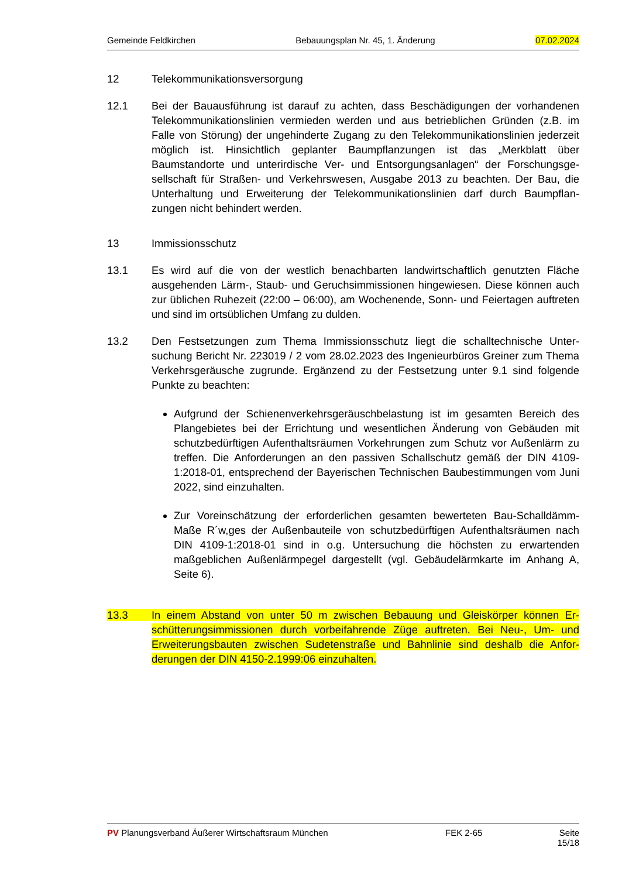Gemeinde Feldkirchen Bebauungsplan Nr. 45, 1. Änderung 07.02.2024
12 Telekommunikationsversorgung
12.1 Bei der Bauausführung ist darauf zu achten, dass Beschädigungen der vorhandenen Telekommunikationslinien vermieden werden und aus betrieblichen Gründen (z.B. im Falle von Störung) der ungehinderte Zugang zu den Telekommunikationslinien jeder­zeit möglich ist. Hinsichtlich geplanter Baumpflanzungen ist das „Merkblatt über Baumstandorte und unterirdische Ver- und Entsorgungsanlagen“ der Forschungsge­sellschaft für Straßen- und Verkehrswesen, Ausgabe 2013 zu beachten. Der Bau, die Unterhaltung und Erweiterung der Telekommunikationslinien darf durch Baumpflan­zungen nicht behindert werden.
13 Immissionsschutz
13.1 Es wird auf die von der westlich benachbarten landwirtschaftlich genutzten Fläche ausgehenden Lärm-, Staub- und Geruchsimmissionen hingewiesen. Diese können auch zur üblichen Ruhezeit (22:00 – 06:00), am Wochenende, Sonn- und Feiertagen auftreten und sind im ortsüblichen Umfang zu dulden.
13.2 Den Festsetzungen zum Thema Immissionsschutz liegt die schalltechnische Unter­suchung Bericht Nr. 223019 / 2 vom 28.02.2023 des Ingenieurbüros Greiner zum Thema Verkehrsgeräusche zugrunde. Ergänzend zu der Festsetzung unter 9.1 sind folgende Punkte zu beachten:
Aufgrund der Schienenverkehrsgeräuschbelastung ist im gesamten Bereich des Plangebietes bei der Errichtung und wesentlichen Änderung von Gebäuden mit schutzbedürftigen Aufenthaltsräumen Vorkehrungen zum Schutz vor Außenlärm zu treffen. Die Anforderungen an den passiven Schallschutz gemäß der DIN 4109-1:2018-01, entsprechend der Bayerischen Technischen Baubestimmungen vom Juni 2022, sind einzuhalten.
Zur Voreinschätzung der erforderlichen gesamten bewerteten Bau-Schalldämm-Maße R´w,ges der Außenbauteile von schutzbedürftigen Aufenthaltsräumen nach DIN 4109-1:2018-01 sind in o.g. Untersuchung die höchsten zu erwarten­den maßgeblichen Außenlärmpegel dargestellt (vgl. Gebäudelärmkarte im An­hang A, Seite 6).
13.3 In einem Abstand von unter 50 m zwischen Bebauung und Gleiskörper können Er­schütterungsimmissionen durch vorbeifahrende Züge auftreten. Bei Neu-, Um- und Erweiterungsbauten zwischen Sudetenstraße und Bahnlinie sind deshalb die Anfor­derungen der DIN 4150-2.1999:06 einzuhalten.
PV Planungsverband Äußerer Wirtschaftsraum München FEK 2-65 Seite 15/18